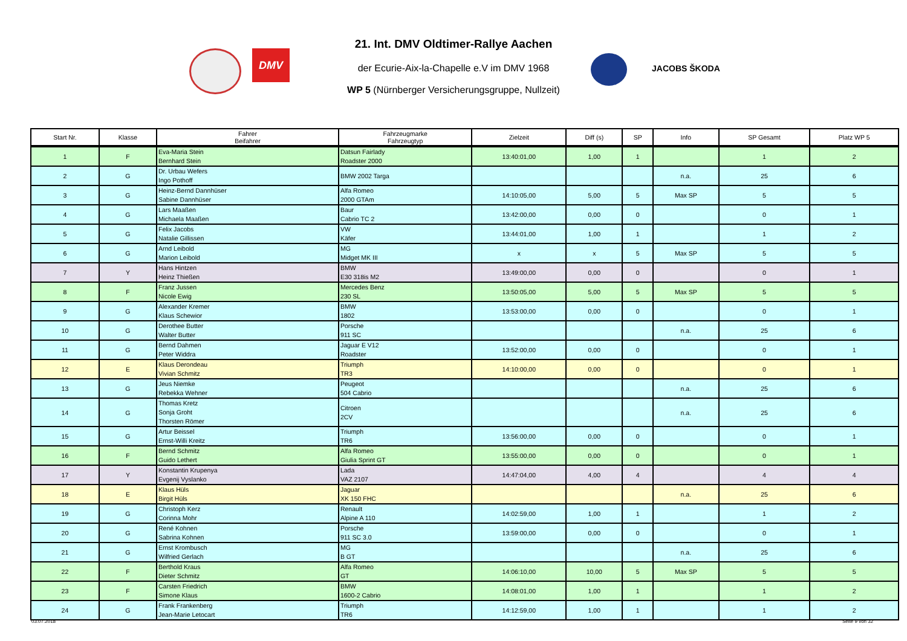DMV
JACOBS ŠKODA
21. Int. DMV Oldtimer-Rallye Aachen
der Ecurie-Aix-la-Chapelle e.V im DMV 1968
WP 5 (Nürnberger Versicherungsgruppe, Nullzeit)
| Start Nr. | Klasse | Fahrer Beifahrer | Fahrzeugmarke Fahrzeugtyp | Zielzeit | Diff (s) | SP | Info | SP Gesamt | Platz WP 5 |
| --- | --- | --- | --- | --- | --- | --- | --- | --- | --- |
| 1 | F | Eva-Maria Stein Bernhard Stein | Datsun Fairlady Roadster 2000 | 13:40:01,00 | 1,00 | 1 | | 1 | 2 |
| 2 | G | Dr. Urbau Wefers Ingo Pothoff | BMW 2002 Targa | | | | n.a. | 25 | 6 |
| 3 | G | Heinz-Bernd Dannhüser Sabine Dannhüser | Alfa Romeo 2000 GTAm | 14:10:05,00 | 5,00 | 5 | Max SP | 5 | 5 |
| 4 | G | Lars Maaßen Michaela Maaßen | Baur Cabrio TC 2 | 13:42:00,00 | 0,00 | 0 | | 0 | 1 |
| 5 | G | Felix Jacobs Natalie Gillissen | VW Käfer | 13:44:01,00 | 1,00 | 1 | | 1 | 2 |
| 6 | G | Arnd Leibold Marion Leibold | MG Midget MK III | x | x | 5 | Max SP | 5 | 5 |
| 7 | Y | Hans Hintzen Heinz Thießen | BMW E30 318is M2 | 13:49:00,00 | 0,00 | 0 | | 0 | 1 |
| 8 | F | Franz Jussen Nicole Ewig | Mercedes Benz 230 SL | 13:50:05,00 | 5,00 | 5 | Max SP | 5 | 5 |
| 9 | G | Alexander Kremer Klaus Schewior | BMW 1802 | 13:53:00,00 | 0,00 | 0 | | 0 | 1 |
| 10 | G | Derothee Butter Walter Butter | Porsche 911 SC | | | | n.a. | 25 | 6 |
| 11 | G | Bernd Dahmen Peter Widdra | Jaguar E V12 Roadster | 13:52:00,00 | 0,00 | 0 | | 0 | 1 |
| 12 | E | Klaus Derondeau Vivian Schmitz | Triumph TR3 | 14:10:00,00 | 0,00 | 0 | | 0 | 1 |
| 13 | G | Jeus Niemke Rebekka Wehner | Peugeot 504 Cabrio | | | | n.a. | 25 | 6 |
| 14 | G | Thomas Kretz Sonja Groht Thorsten Römer | Citroen 2CV | | | | n.a. | 25 | 6 |
| 15 | G | Artur Beissel Ernst-Willi Kreitz | Triumph TR6 | 13:56:00,00 | 0,00 | 0 | | 0 | 1 |
| 16 | F | Bernd Schmitz Guido Lethert | Alfa Romeo Giulia Sprint GT | 13:55:00,00 | 0,00 | 0 | | 0 | 1 |
| 17 | Y | Konstantin Krupenya Evgenij Vyslanko | Lada VAZ 2107 | 14:47:04,00 | 4,00 | 4 | | 4 | 4 |
| 18 | E | Klaus Hüls Birgit Hüls | Jaguar XK 150 FHC | | | | n.a. | 25 | 6 |
| 19 | G | Christoph Kerz Corinna Mohr | Renault Alpine A 110 | 14:02:59,00 | 1,00 | 1 | | 1 | 2 |
| 20 | G | René Kohnen Sabrina Kohnen | Porsche 911 SC 3.0 | 13:59:00,00 | 0,00 | 0 | | 0 | 1 |
| 21 | G | Ernst Krombusch Wilfried Gerlach | MG B GT | | | | n.a. | 25 | 6 |
| 22 | F | Berthold Kraus Dieter Schmitz | Alfa Romeo GT | 14:06:10,00 | 10,00 | 5 | Max SP | 5 | 5 |
| 23 | F | Carsten Friedrich Simone Klaus | BMW 1600-2 Cabrio | 14:08:01,00 | 1,00 | 1 | | 1 | 2 |
| 24 | G | Frank Frankenberg Jean-Marie Letocart | Triumph TR6 | 14:12:59,00 | 1,00 | 1 | | 1 | 2 |
03.07.2018 Seite 9 von 32